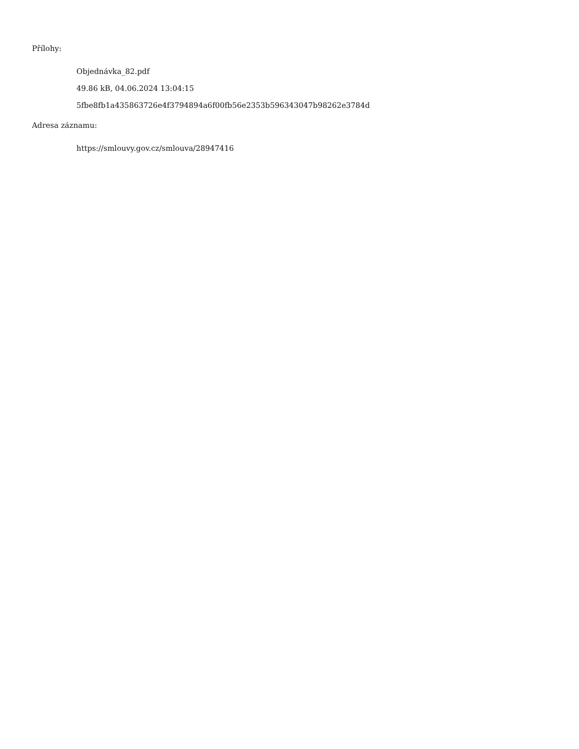Přílohy:
Objednávka_82.pdf
49.86 kB, 04.06.2024 13:04:15
5fbe8fb1a435863726e4f3794894a6f00fb56e2353b596343047b98262e3784d
Adresa záznamu:
https://smlouvy.gov.cz/smlouva/28947416